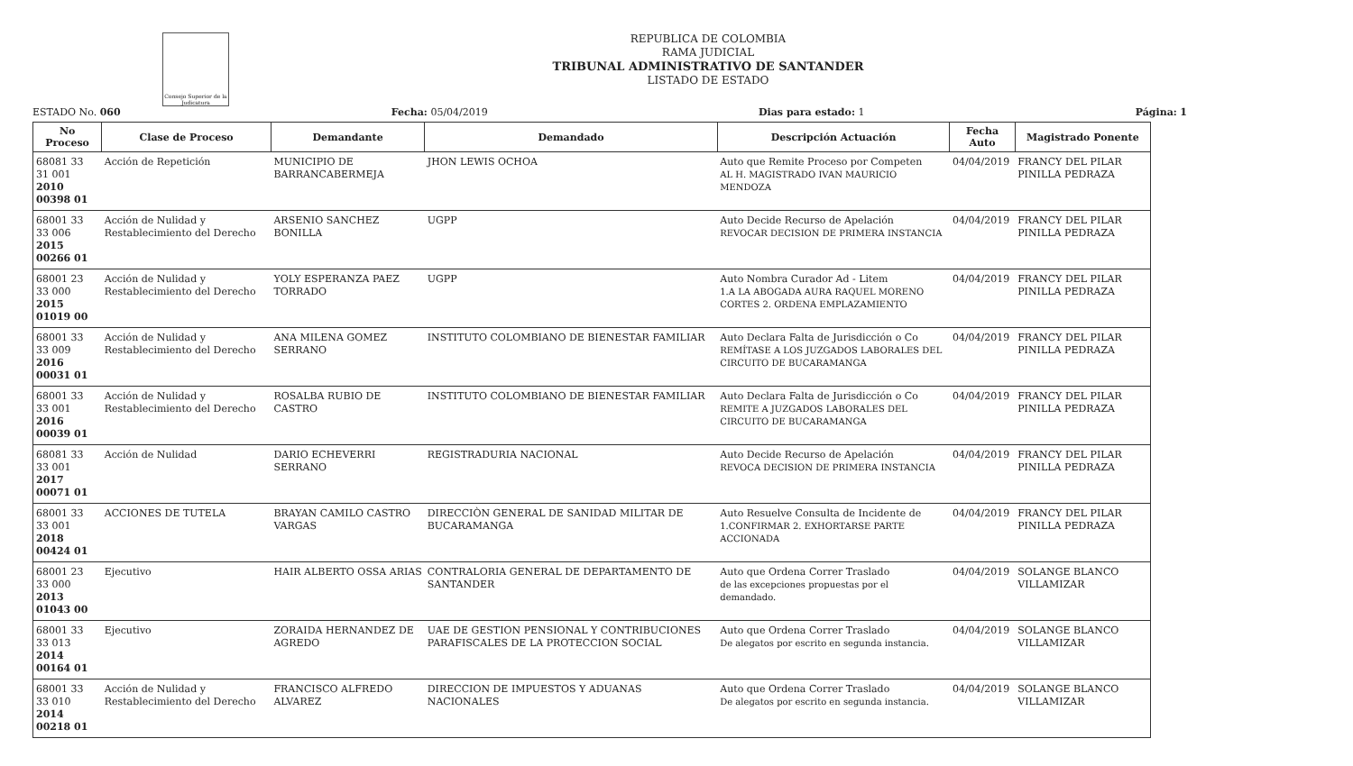Consejo Superior de la Judicatura
REPUBLICA DE COLOMBIA
RAMA JUDICIAL
TRIBUNAL ADMINISTRATIVO DE SANTANDER
LISTADO DE ESTADO
ESTADO No. 060 Fecha: 05/04/2019 Dias para estado: 1 Página: 1
| No Proceso | Clase de Proceso | Demandante | Demandado | Descripción Actuación | Fecha Auto | Magistrado Ponente |
| --- | --- | --- | --- | --- | --- | --- |
| 68081 33 31 001 2010 00398 01 | Acción de Repetición | MUNICIPIO DE BARRANCABERMEJA | JHON LEWIS OCHOA | Auto que Remite Proceso por Competen AL H. MAGISTRADO IVAN MAURICIO MENDOZA | 04/04/2019 | FRANCY DEL PILAR PINILLA PEDRAZA |
| 68001 33 33 006 2015 00266 01 | Acción de Nulidad y Restablecimiento del Derecho | ARSENIO SANCHEZ BONILLA | UGPP | Auto Decide Recurso de Apelación REVOCAR DECISION DE PRIMERA INSTANCIA | 04/04/2019 | FRANCY DEL PILAR PINILLA PEDRAZA |
| 68001 23 33 000 2015 01019 00 | Acción de Nulidad y Restablecimiento del Derecho | YOLY ESPERANZA PAEZ TORRADO | UGPP | Auto Nombra Curador Ad - Litem 1.A LA ABOGADA AURA RAQUEL MORENO CORTES 2. ORDENA EMPLAZAMIENTO | 04/04/2019 | FRANCY DEL PILAR PINILLA PEDRAZA |
| 68001 33 33 009 2016 00031 01 | Acción de Nulidad y Restablecimiento del Derecho | ANA MILENA GOMEZ SERRANO | INSTITUTO COLOMBIANO DE BIENESTAR FAMILIAR | Auto Declara Falta de Jurisdicción o Co REMÍTASE A LOS JUZGADOS LABORALES DEL CIRCUITO DE BUCARAMANGA | 04/04/2019 | FRANCY DEL PILAR PINILLA PEDRAZA |
| 68001 33 33 001 2016 00039 01 | Acción de Nulidad y Restablecimiento del Derecho | ROSALBA RUBIO DE CASTRO | INSTITUTO COLOMBIANO DE BIENESTAR FAMILIAR | Auto Declara Falta de Jurisdicción o Co REMITE A JUZGADOS LABORALES DEL CIRCUITO DE BUCARAMANGA | 04/04/2019 | FRANCY DEL PILAR PINILLA PEDRAZA |
| 68081 33 33 001 2017 00071 01 | Acción de Nulidad | DARIO ECHEVERRI SERRANO | REGISTRADURIA NACIONAL | Auto Decide Recurso de Apelación REVOCA DECISION DE PRIMERA INSTANCIA | 04/04/2019 | FRANCY DEL PILAR PINILLA PEDRAZA |
| 68001 33 33 001 2018 00424 01 | ACCIONES DE TUTELA | BRAYAN CAMILO CASTRO VARGAS | DIRECCIÒN GENERAL DE SANIDAD MILITAR DE BUCARAMANGA | Auto Resuelve Consulta de Incidente de 1.CONFIRMAR 2. EXHORTARSE PARTE ACCIONADA | 04/04/2019 | FRANCY DEL PILAR PINILLA PEDRAZA |
| 68001 23 33 000 2013 01043 00 | Ejecutivo | HAIR ALBERTO OSSA ARIAS | CONTRALORIA GENERAL DE DEPARTAMENTO DE SANTANDER | Auto que Ordena Correr Traslado de las excepciones propuestas por el demandado. | 04/04/2019 | SOLANGE BLANCO VILLAMIZAR |
| 68001 33 33 013 2014 00164 01 | Ejecutivo | ZORAIDA HERNANDEZ DE AGREDO | UAE DE GESTION PENSIONAL Y CONTRIBUCIONES PARAFISCALES DE LA PROTECCION SOCIAL | Auto que Ordena Correr Traslado De alegatos por escrito en segunda instancia. | 04/04/2019 | SOLANGE BLANCO VILLAMIZAR |
| 68001 33 33 010 2014 00218 01 | Acción de Nulidad y Restablecimiento del Derecho | FRANCISCO ALFREDO ALVAREZ | DIRECCION DE IMPUESTOS Y ADUANAS NACIONALES | Auto que Ordena Correr Traslado De alegatos por escrito en segunda instancia. | 04/04/2019 | SOLANGE BLANCO VILLAMIZAR |